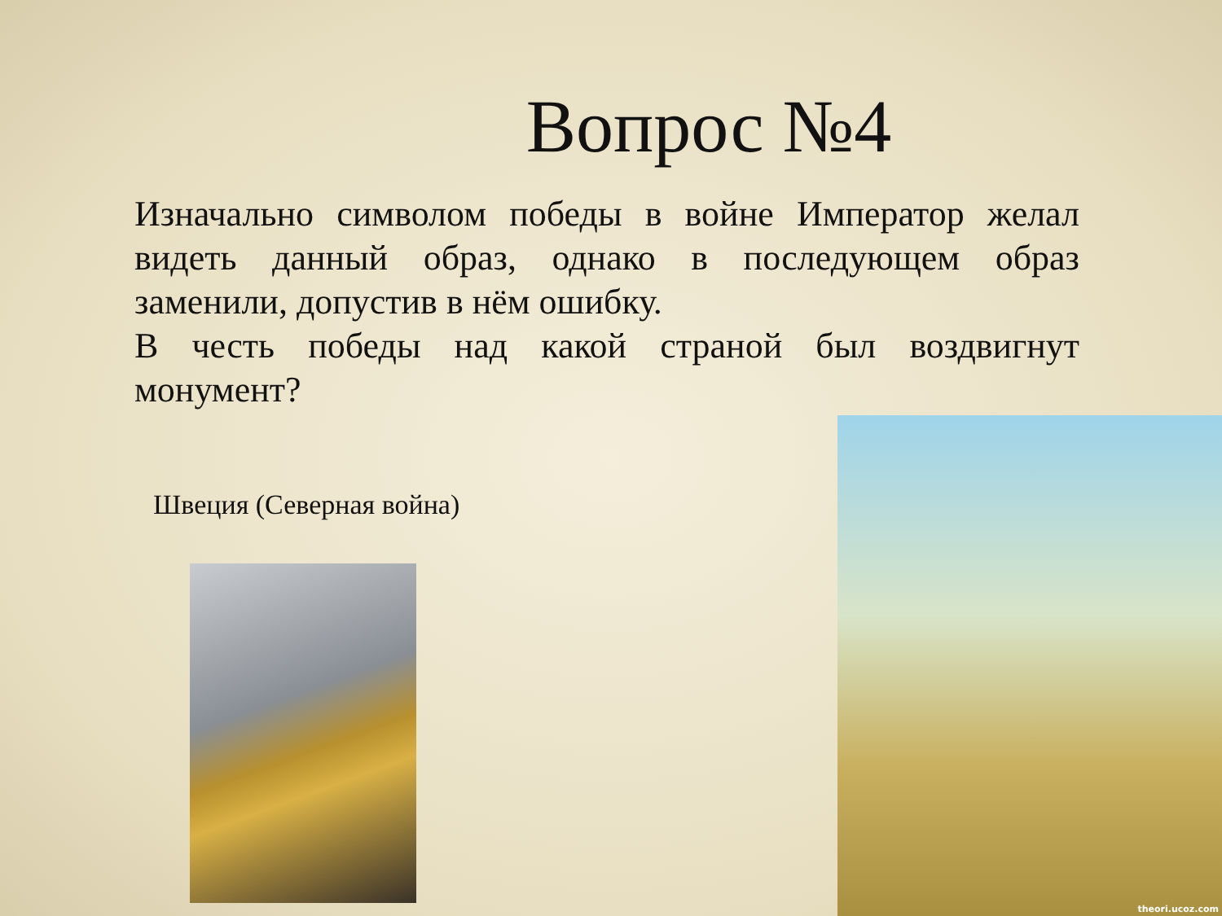Вопрос №4
Изначально символом победы в войне Император желал видеть данный образ, однако в последующем образ заменили, допустив в нём ошибку.
В честь победы над какой страной был воздвигнут монумент?
Швеция (Северная война)
theori.ucoz.com